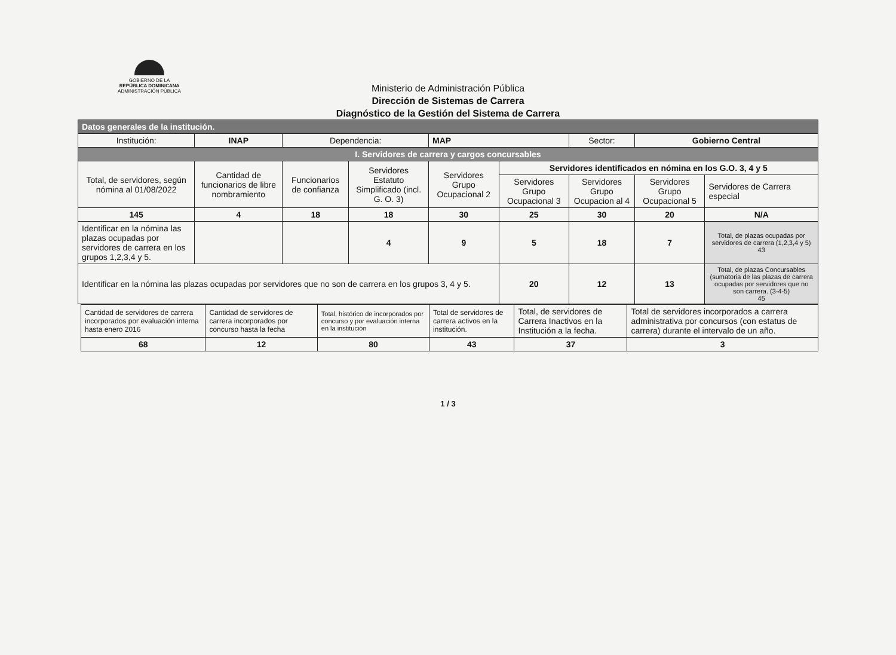GOBIERNO DE LA
REPÚBLICA DOMINICANA
ADMINISTRACIÓN PÚBLICA
Ministerio de Administración Pública
Dirección de Sistemas de Carrera
Diagnóstico de la Gestión del Sistema de Carrera
| Datos generales de la institución. | | | | | | | | |
| Institución: | INAP | Dependencia: | | MAP | | Sector: | Gobierno Central | |
| I. Servidores de carrera y cargos concursables | | | | | | | | |
| Total, de servidores, según nómina al 01/08/2022 | Cantidad de funcionarios de libre nombramiento | Funcionarios de confianza | Servidores Estatuto Simplificado (incl. G. O. 3) | Servidores Grupo Ocupacional 2 | Servidores identificados en nómina en los G.O. 3, 4 y 5 | | | |
| | | | | | Servidores Grupo Ocupacional 3 | Servidores Grupo Ocupacion al 4 | Servidores Grupo Ocupacional 5 | Servidores de Carrera especial |
| 145 | 4 | 18 | 18 | 30 | 25 | 30 | 20 | N/A |
| Identificar en la nómina las plazas ocupadas por servidores de carrera en los grupos 1,2,3,4 y 5. | | | 4 | 9 | 5 | 18 | 7 | Total, de plazas ocupadas por servidores de carrera (1,2,3,4 y 5) 43 |
| Identificar en la nómina las plazas ocupadas por servidores que no son de carrera en los grupos 3, 4 y 5. | | | | | 20 | 12 | 13 | Total, de plazas Concursables (sumatoria de las plazas de carrera ocupadas por servidores que no son carrera. (3-4-5) 45 |
| Cantidad de servidores de carrera incorporados por evaluación interna hasta enero 2016 | Cantidad de servidores de carrera incorporados por concurso hasta la fecha | Total, histórico de incorporados por concurso y por evaluación interna en la institución | Total de servidores de carrera activos en la institución. | Total, de servidores de Carrera Inactivos en la Institución a la fecha. | Total de servidores incorporados a carrera administrativa por concursos (con estatus de carrera) durante el intervalo de un año. |
| 68 | 12 | 80 | 43 | 37 | 3 |
1 / 3